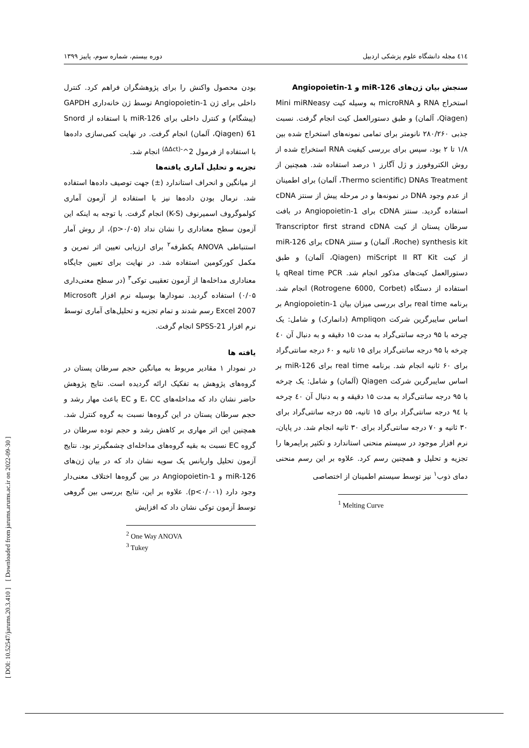[ DOI: 10.52547/jarums.20.3.410 ] [ Downloaded from jarums.arums.ac.ir on 2022-09-30 ]
٤١٤ مجله دانشگاه علوم پزشکی اردبیل دوره بیستم، شماره سوم، پاییز ۱۳۹۹
سنجش بیان ژن‌های miR-126 و Angiopoietin-1
استخراج RNA و microRNA به وسیله کیت Mini miRNeasy (Qiagen، آلمان) و طبق دستورالعمل کیت انجام گرفت. نسبت جذبی ۲۸۰/۲۶۰ نانومتر برای تمامی نمونه‌های استخراج شده بین ۱/۸ تا ۲ بود، سپس برای بررسی کیفیت RNA استخراج شده از روش الکتروفورز و ژل آگارز ۱ درصد استفاده شد. همچنین از DNAs Treatment (Thermo scientific، آلمان) برای اطمینان از عدم وجود DNA در نمونه‌ها و در مرحله پیش از سنتز cDNA استفاده گردید. سنتز cDNA برای Angiopoietin-1 در بافت سرطان پستان از کیت Transcriptor first strand cDNA synthesis kit (Roche، آلمان) و سنتز cDNA برای miR-126 از کیت miScript II RT Kit (Qiagen، آلمان) و طبق دستورالعمل کیت‌های مذکور انجام شد. qReal time PCR با استفاده از دستگاه (Rotrogene 6000, Corbet) انجام شد. برنامه real time برای بررسی میزان بیان Angiopoietin-1 بر اساس سایبرگرین شرکت Ampliqon (دانمارک) و شامل: یک چرخه با ۹۵ درجه سانتی‌گراد به مدت ۱۵ دقیقه و به دنبال آن ٤۰ چرخه با ۹۵ درجه سانتی‌گراد برای ۱۵ ثانیه و ۶۰ درجه سانتی‌گراد برای ۶۰ ثانیه انجام شد. برنامه real time برای miR-126 بر اساس سایبرگرین شرکت Qiagen (آلمان) و شامل: یک چرخه با ۹۵ درجه سانتی‌گراد به مدت ۱۵ دقیقه و به دنبال آن ٤۰ چرخه با ۹٤ درجه سانتی‌گراد برای ۱۵ ثانیه، ۵۵ درجه سانتی‌گراد برای ۳۰ ثانیه و ۷۰ درجه سانتی‌گراد برای ۳۰ ثانیه انجام شد. در پایان، نرم افزار موجود در سیستم منحنی استاندارد و تکثیر پرایمرها را تجزیه و تحلیل و همچنین رسم کرد. علاوه بر این رسم منحنی دمای ذوب<sup>۱</sup> نیز توسط سیستم اطمینان از اختصاصی
<sup>1</sup> Melting Curve
بودن محصول واکنش را برای پژوهشگران فراهم کرد. کنترل داخلی برای ژن Angiopoietin-1 توسط ژن خانه‌داری GAPDH (پیشگام) و کنترل داخلی برای miR-126 با استفاده از Snord 61 (Qiagen، آلمان) انجام گرفت. در نهایت کمی‌سازی داده‌ها با استفاده از فرمول 2^<sup>-(ΔΔct)</sup> انجام شد.
تجزیه و تحلیل آماری یافته‌ها
از میانگین و انحراف استاندارد (±) جهت توصیف داده‌ها استفاده شد. نرمال بودن داده‌ها نیز با استفاده از آزمون آماری کولموگروف اسمیرنوف (K-S) انجام گرفت. با توجه به اینکه این آزمون سطح معناداری را نشان نداد (p>۰/۰۵)، از روش آمار استنباطی ANOVA یکطرفه<sup>۲</sup> برای ارزیابی تعیین اثر تمرین و مکمل کورکومین استفاده شد. در نهایت برای تعیین جایگاه معناداری مداخله‌ها از آزمون تعقیبی توکی<sup>۳</sup> (در سطح معنی‌داری ۰/۰۵) استفاده گردید. نمودارها بوسیله نرم افزار Microsoft Excel 2007 رسم شدند و تمام تجزیه و تحلیل‌های آماری توسط نرم افزار SPSS-21 انجام گرفت.
یافته ها
در نمودار ۱ مقادیر مربوط به میانگین حجم سرطان پستان در گروه‌های پژوهش به تفکیک ارائه گردیده است. نتایج پژوهش حاضر نشان داد که مداخله‌های E، CC و EC باعث مهار رشد و حجم سرطان پستان در این گروه‌ها نسبت به گروه کنترل شد. همچنین این اثر مهاری بر کاهش رشد و حجم توده سرطان در گروه EC نسبت به بقیه گروه‌های مداخله‌ای چشمگیرتر بود. نتایج آزمون تحلیل واریانس یک سویه نشان داد که در بیان ژن‌های miR-126 و Angiopoietin-1 در بین گروه‌ها اختلاف معنی‌دار وجود دارد (p<۰/۰۰۱). علاوه بر این، نتایج بررسی بین گروهی توسط آزمون توکی نشان داد که افزایش
<sup>2</sup> One Way ANOVA
<sup>3</sup> Tukey